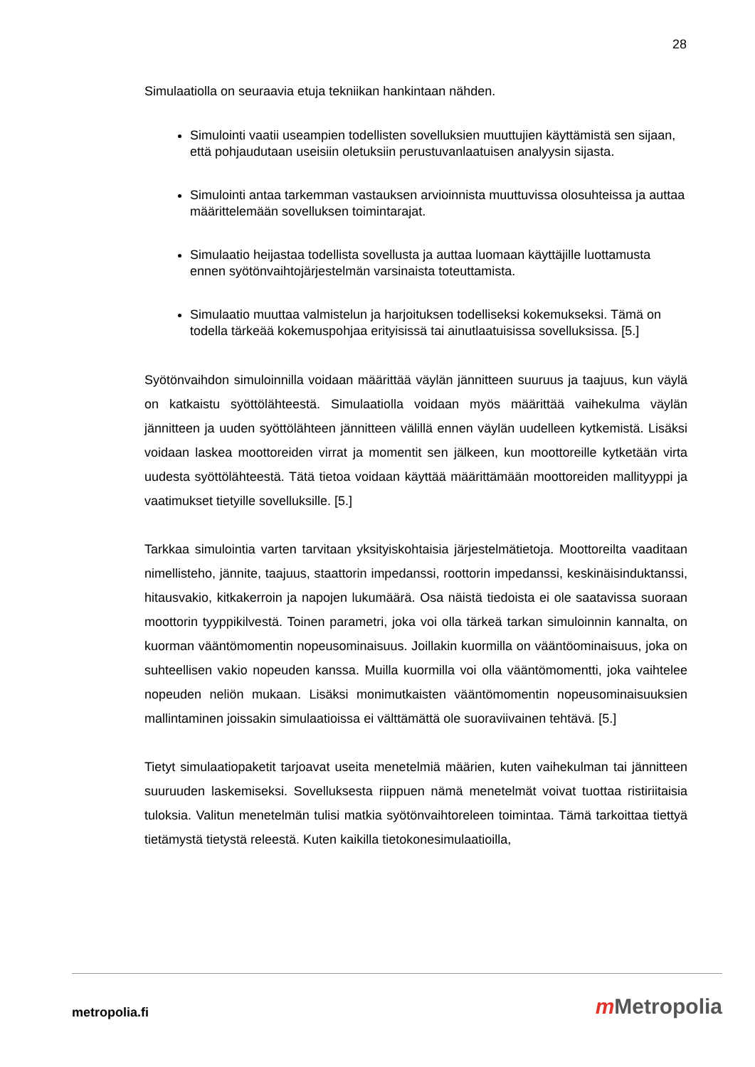28
Simulaatiolla on seuraavia etuja tekniikan hankintaan nähden.
Simulointi vaatii useampien todellisten sovelluksien muuttujien käyttämistä sen sijaan, että pohjaudutaan useisiin oletuksiin perustuvanlaatuisen analyysin sijasta.
Simulointi antaa tarkemman vastauksen arvioinnista muuttuvissa olosuhteissa ja auttaa määrittelemään sovelluksen toimintarajat.
Simulaatio heijastaa todellista sovellusta ja auttaa luomaan käyttäjille luottamusta ennen syötönvaihtojärjestelmän varsinaista toteuttamista.
Simulaatio muuttaa valmistelun ja harjoituksen todelliseksi kokemukseksi. Tämä on todella tärkeää kokemuspohjaa erityisissä tai ainutlaatuisissa sovelluksissa. [5.]
Syötönvaihdon simuloinnilla voidaan määrittää väylän jännitteen suuruus ja taajuus, kun väylä on katkaistu syöttölähteestä. Simulaatiolla voidaan myös määrittää vaihekulma väylän jännitteen ja uuden syöttölähteen jännitteen välillä ennen väylän uudelleen kytkemistä. Lisäksi voidaan laskea moottoreiden virrat ja momentit sen jälkeen, kun moottoreille kytketään virta uudesta syöttölähteestä. Tätä tietoa voidaan käyttää määrittämään moottoreiden mallityyppi ja vaatimukset tietyille sovelluksille. [5.]
Tarkkaa simulointia varten tarvitaan yksityiskohtaisia järjestelmätietoja. Moottoreilta vaaditaan nimellisteho, jännite, taajuus, staattorin impedanssi, roottorin impedanssi, keskinäisinduktanssi, hitausvakio, kitkakerroin ja napojen lukumäärä. Osa näistä tiedoista ei ole saatavissa suoraan moottorin tyyppikilvestä. Toinen parametri, joka voi olla tärkeä tarkan simuloinnin kannalta, on kuorman vääntömomentin nopeusominaisuus. Joillakin kuormilla on vääntöominaisuus, joka on suhteellisen vakio nopeuden kanssa. Muilla kuormilla voi olla vääntömomentti, joka vaihtelee nopeuden neliön mukaan. Lisäksi monimutkaisten vääntömomentin nopeusominaisuuksien mallintaminen joissakin simulaatioissa ei välttämättä ole suoraviivainen tehtävä. [5.]
Tietyt simulaatiopaketit tarjoavat useita menetelmiä määrien, kuten vaihekulman tai jännitteen suuruuden laskemiseksi. Sovelluksesta riippuen nämä menetelmät voivat tuottaa ristiriitaisia tuloksia. Valitun menetelmän tulisi matkia syötönvaihtoreleen toimintaa. Tämä tarkoittaa tiettyä tietämystä tietystä releestä. Kuten kaikilla tietokonesimulaatioilla,
metropolia.fi m Metropolia